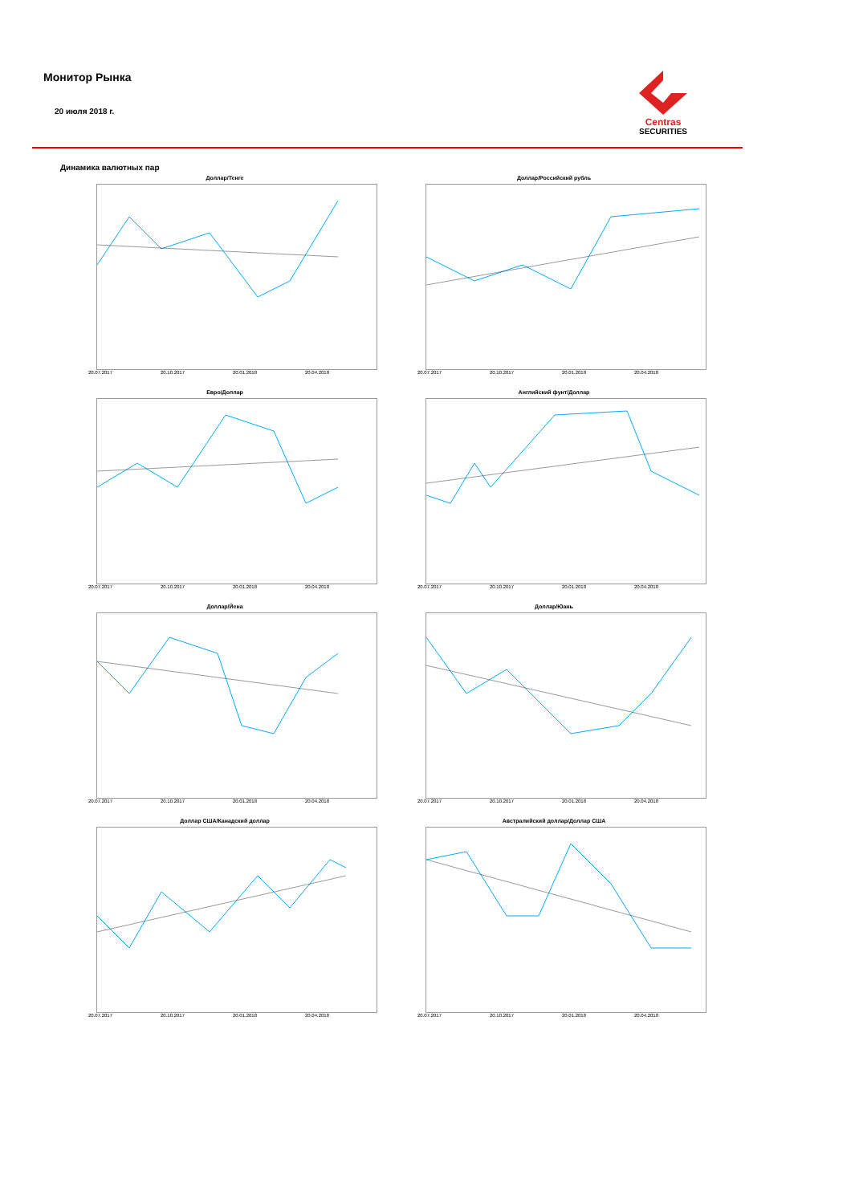Монитор Рынка
20 июля 2018 г.
Centras
SECURITIES
Динамика валютных пар
Доллар/Тенге
20.07.2017 20.10.2017 20.01.2018 20.04.2018
Доллар/Российский рубль
20.07.2017 20.10.2017 20.01.2018 20.04.2018
Евро/Доллар
20.07.2017 20.10.2017 20.01.2018 20.04.2018
Английский фунт/Доллар
20.07.2017 20.10.2017 20.01.2018 20.04.2018
Доллар/Йена
20.07.2017 20.10.2017 20.01.2018 20.04.2018
Доллар/Юань
20.07.2017 20.10.2017 20.01.2018 20.04.2018
Доллар США/Канадский доллар
20.07.2017 20.10.2017 20.01.2018 20.04.2018
Австралийский доллар/Доллар США
20.07.2017 20.10.2017 20.01.2018 20.04.2018